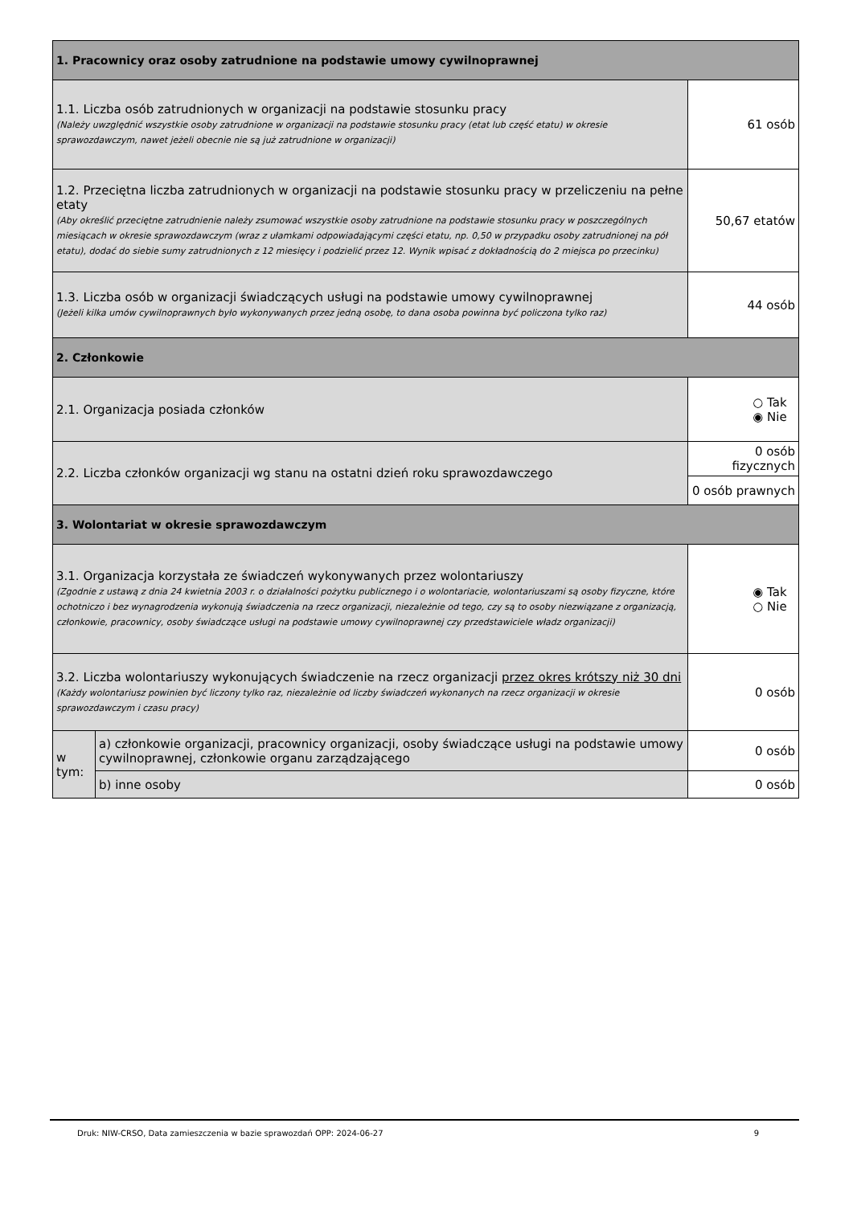| 1. Pracownicy oraz osoby zatrudnione na podstawie umowy cywilnoprawnej | | |
| 1.1. Liczba osób zatrudnionych w organizacji na podstawie stosunku pracy (Należy uwzględnić wszystkie osoby zatrudnione w organizacji na podstawie stosunku pracy (etat lub część etatu) w okresie sprawozdawczym, nawet jeżeli obecnie nie są już zatrudnione w organizacji) | | 61 osób |
| 1.2. Przeciętna liczba zatrudnionych w organizacji na podstawie stosunku pracy w przeliczeniu na pełne etaty (Aby określić przeciętne zatrudnienie należy zsumować wszystkie osoby zatrudnione na podstawie stosunku pracy w poszczególnych miesiącach w okresie sprawozdawczym (wraz z ułamkami odpowiadającymi części etatu, np. 0,50 w przypadku osoby zatrudnionej na pół etatu), dodać do siebie sumy zatrudnionych z 12 miesięcy i podzielić przez 12. Wynik wpisać z dokładnością do 2 miejsca po przecinku) | | 50,67 etatów |
| 1.3. Liczba osób w organizacji świadczących usługi na podstawie umowy cywilnoprawnej (Jeżeli kilka umów cywilnoprawnych było wykonywanych przez jedną osobę, to dana osoba powinna być policzona tylko raz) | | 44 osób |
| 2. Członkowie | | |
| 2.1. Organizacja posiada członków | | ○ Tak ◉ Nie |
| 2.2. Liczba członków organizacji wg stanu na ostatni dzień roku sprawozdawczego | | 0 osób fizycznych |
| | | 0 osób prawnych |
| 3. Wolontariat w okresie sprawozdawczym | | |
| 3.1. Organizacja korzystała ze świadczeń wykonywanych przez wolontariuszy (Zgodnie z ustawą z dnia 24 kwietnia 2003 r. o działalności pożytku publicznego i o wolontariacie, wolontariuszami są osoby fizyczne, które ochotniczo i bez wynagrodzenia wykonują świadczenia na rzecz organizacji, niezależnie od tego, czy są to osoby niezwiązane z organizacją, członkowie, pracownicy, osoby świadczące usługi na podstawie umowy cywilnoprawnej czy przedstawiciele władz organizacji) | | ◉ Tak ○ Nie |
| 3.2. Liczba wolontariuszy wykonujących świadczenie na rzecz organizacji przez okres krótszy niż 30 dni (Każdy wolontariusz powinien być liczony tylko raz, niezależnie od liczby świadczeń wykonanych na rzecz organizacji w okresie sprawozdawczym i czasu pracy) | | 0 osób |
| w tym: | a) członkowie organizacji, pracownicy organizacji, osoby świadczące usługi na podstawie umowy cywilnoprawnej, członkowie organu zarządzającego | 0 osób |
| | b) inne osoby | 0 osób |
Druk: NIW-CRSO, Data zamieszczenia w bazie sprawozdań OPP: 2024-06-27 9